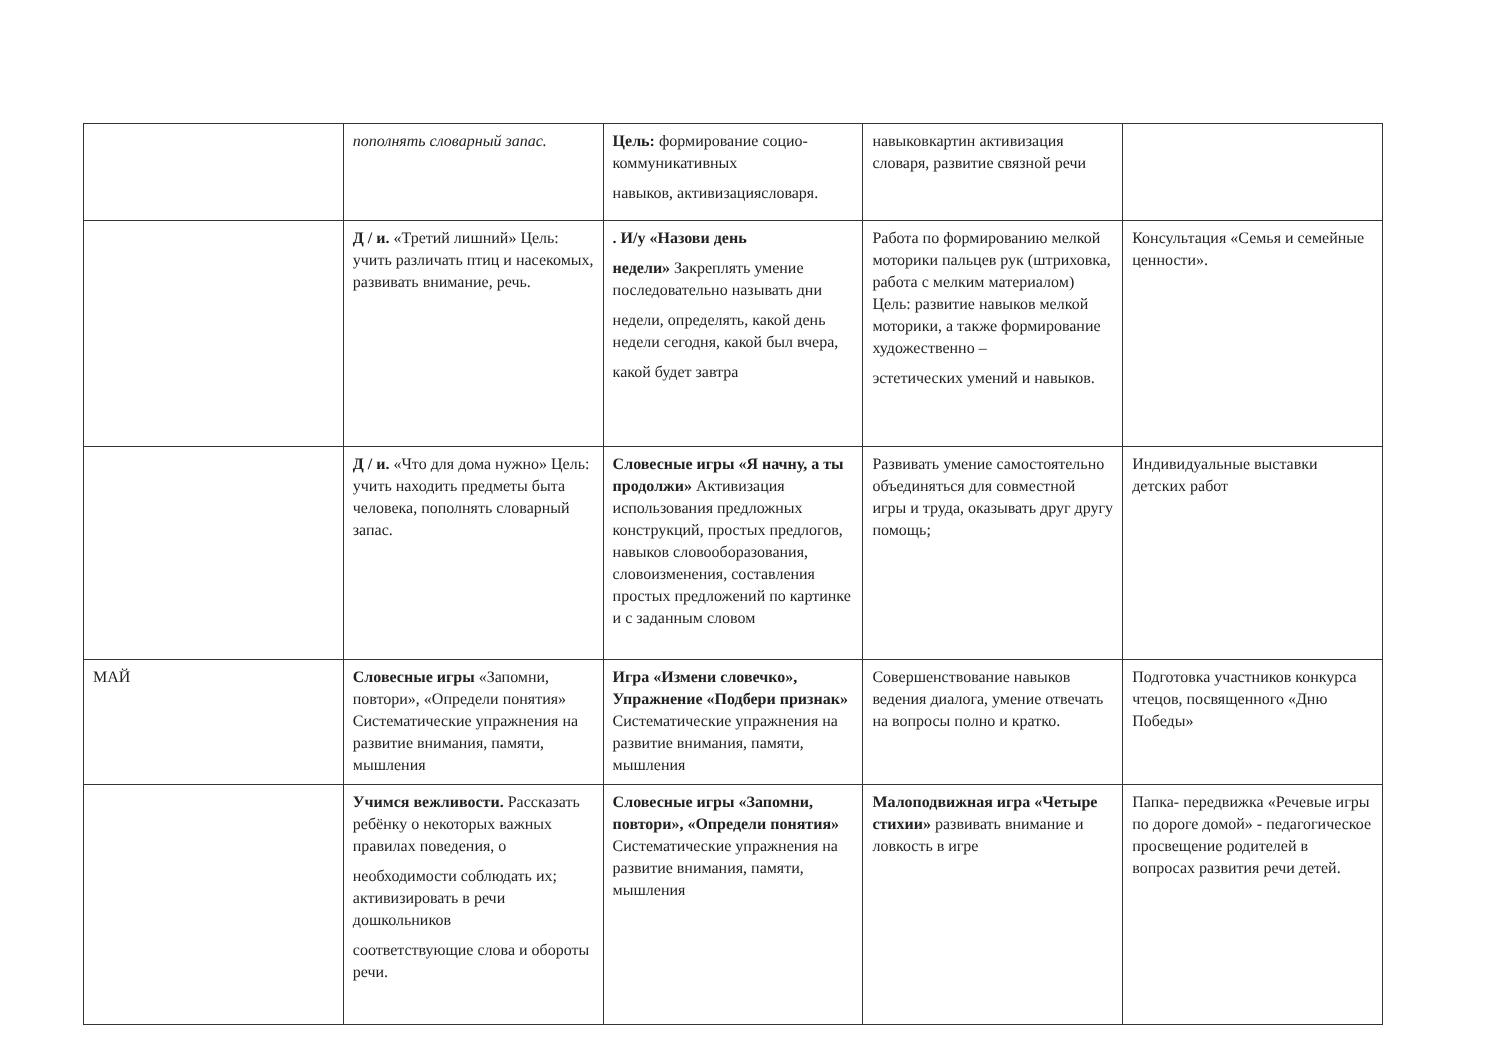| | пополнять словарный запас. | Цель: формирование социо- коммуникативных навыков, активизациясловаря. | навыковкартин активизация словаря, развитие связной речи | |
| | Д / и. «Третий лишний» Цель: учить различать птиц и насекомых, развивать внимание, речь. | . И/у «Назови день недели» Закреплять умение последовательно называть дни недели, определять, какой день недели сегодня, какой был вчера, какой будет завтра | Работа по формированию мелкой моторики пальцев рук (штриховка, работа с мелким материалом) Цель: развитие навыков мелкой моторики, а также формирование художественно – эстетических умений и навыков. | Консультация «Семья и семейные ценности». |
| | Д / и. «Что для дома нужно» Цель: учить находить предметы быта человека, пополнять словарный запас. | Словесные игры «Я начну, а ты продолжи» Активизация использования предложных конструкций, простых предлогов, навыков словооборазования, словоизменения, составления простых предложений по картинке и с заданным словом | Развивать умение самостоятельно объединяться для совместной игры и труда, оказывать друг другу помощь; | Индивидуальные выставки детских работ |
| МАЙ | Словесные игры «Запомни, повтори», «Определи понятия» Систематические упражнения на развитие внимания, памяти, мышления | Игра «Измени словечко», Упражнение «Подбери признак» Систематические упражнения на развитие внимания, памяти, мышления | Совершенствование навыков ведения диалога, умение отвечать на вопросы полно и кратко. | Подготовка участников конкурса чтецов, посвященного «Дню Победы» |
| | Учимся вежливости. Рассказать ребёнку о некоторых важных правилах поведения, о необходимости соблюдать их; активизировать в речи дошкольников соответствующие слова и обороты речи. | Словесные игры «Запомни, повтори», «Определи понятия» Систематические упражнения на развитие внимания, памяти, мышления | Малоподвижная игра «Четыре стихии» развивать внимание и ловкость в игре | Папка- передвижка «Речевые игры по дороге домой» - педагогическое просвещение родителей в вопросах развития речи детей. |